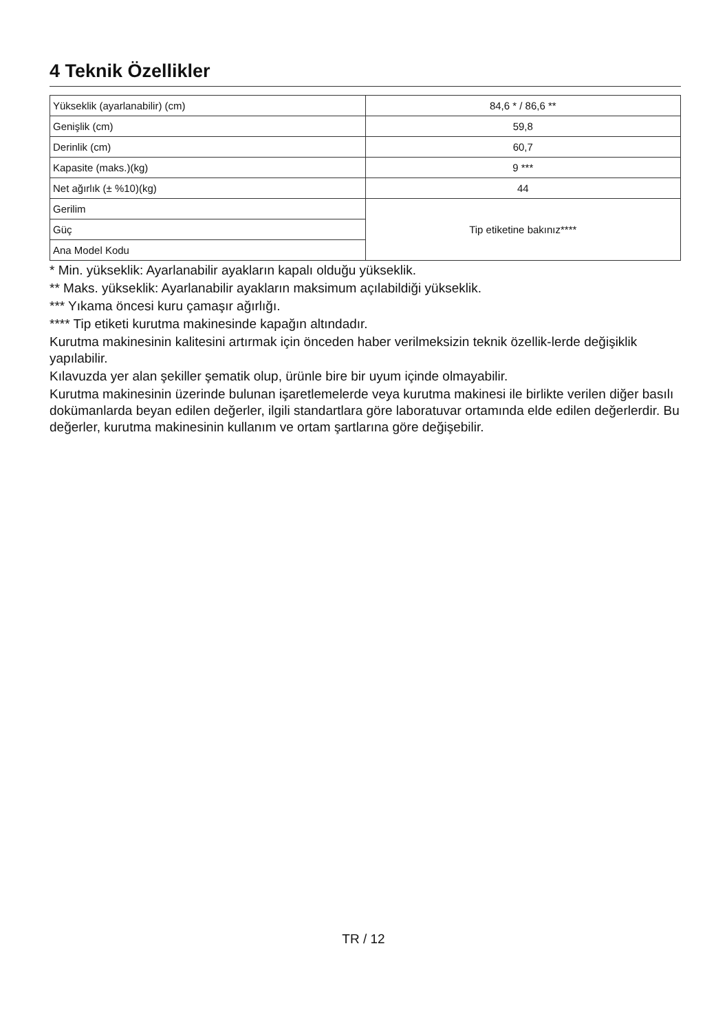4 Teknik Özellikler
| Yükseklik (ayarlanabilir) (cm) | 84,6 * / 86,6 ** |
| Genişlik (cm) | 59,8 |
| Derinlik (cm) | 60,7 |
| Kapasite (maks.)(kg) | 9 *** |
| Net ağırlık (± %10)(kg) | 44 |
| Gerilim | Tip etiketine bakınız**** |
| Güç | |
| Ana Model Kodu | |
* Min. yükseklik: Ayarlanabilir ayakların kapalı olduğu yükseklik.
** Maks. yükseklik: Ayarlanabilir ayakların maksimum açılabildiği yükseklik.
*** Yıkama öncesi kuru çamaşır ağırlığı.
**** Tip etiketi kurutma makinesinde kapağın altındadır.
Kurutma makinesinin kalitesini artırmak için önceden haber verilmeksizin teknik özellik-lerde değişiklik yapılabilir.
Kılavuzda yer alan şekiller şematik olup, ürünle bire bir uyum içinde olmayabilir.
Kurutma makinesinin üzerinde bulunan işaretlemelerde veya kurutma makinesi ile birlikte verilen diğer basılı dokümanlarda beyan edilen değerler, ilgili standartlara göre laboratuvar ortamında elde edilen değerlerdir. Bu değerler, kurutma makinesinin kullanım ve ortam şartlarına göre değişebilir.
TR / 12